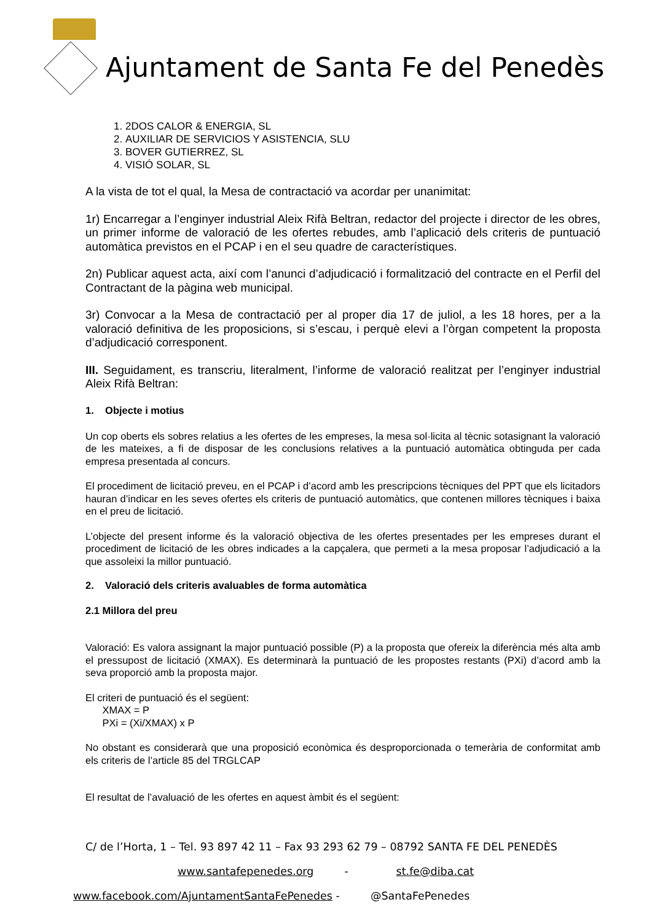Ajuntament de Santa Fe del Penedès
1. 2DOS CALOR & ENERGIA, SL
2. AUXILIAR DE SERVICIOS Y ASISTENCIA, SLU
3. BOVER GUTIERREZ, SL
4. VISIÓ SOLAR, SL
A la vista de tot el qual, la Mesa de contractació va acordar per unanimitat:
1r) Encarregar a l’enginyer industrial Aleix Rifà Beltran, redactor del projecte i director de les obres, un primer informe de valoració de les ofertes rebudes, amb l’aplicació dels criteris de puntuació automàtica previstos en el PCAP i en el seu quadre de característiques.
2n) Publicar aquest acta, així com l’anunci d’adjudicació i formalització del contracte en el Perfil del Contractant de la pàgina web municipal.
3r) Convocar a la Mesa de contractació per al proper dia 17 de juliol, a les 18 hores, per a la valoració definitiva de les proposicions, si s’escau, i perquè elevi a l’òrgan competent la proposta d’adjudicació corresponent.
III. Seguidament, es transcriu, literalment, l’informe de valoració realitzat per l’enginyer industrial Aleix Rifà Beltran:
1. Objecte i motius
Un cop oberts els sobres relatius a les ofertes de les empreses, la mesa sol·licita al tècnic sotasignant la valoració de les mateixes, a fi de disposar de les conclusions relatives a la puntuació automàtica obtinguda per cada empresa presentada al concurs.
El procediment de licitació preveu, en el PCAP i d’acord amb les prescripcions tècniques del PPT que els licitadors hauran d’indicar en les seves ofertes els criteris de puntuació automàtics, que contenen millores tècniques i baixa en el preu de licitació.
L’objecte del present informe és la valoració objectiva de les ofertes presentades per les empreses durant el procediment de licitació de les obres indicades a la capçalera, que permeti a la mesa proposar l’adjudicació a la que assoleixi la millor puntuació.
2. Valoració dels criteris avaluables de forma automàtica
2.1 Millora del preu
Valoració: Es valora assignant la major puntuació possible (P) a la proposta que ofereix la diferència més alta amb el pressupost de licitació (XMAX). Es determinarà la puntuació de les propostes restants (PXi) d’acord amb la seva proporció amb la proposta major.
El criteri de puntuació és el següent:
XMAX = P
PXi = (Xi/XMAX) x P
No obstant es considerarà que una proposició econòmica és desproporcionada o temerària de conformitat amb els criteris de l’article 85 del TRGLCAP
El resultat de l’avaluació de les ofertes en aquest àmbit és el següent:
C/ de l’Horta, 1 – Tel. 93 897 42 11 – Fax 93 293 62 79 – 08792 SANTA FE DEL PENEDÈS
www.santafepenedes.org - st.fe@diba.cat
www.facebook.com/AjuntamentSantaFePenedes - @SantaFePenedes